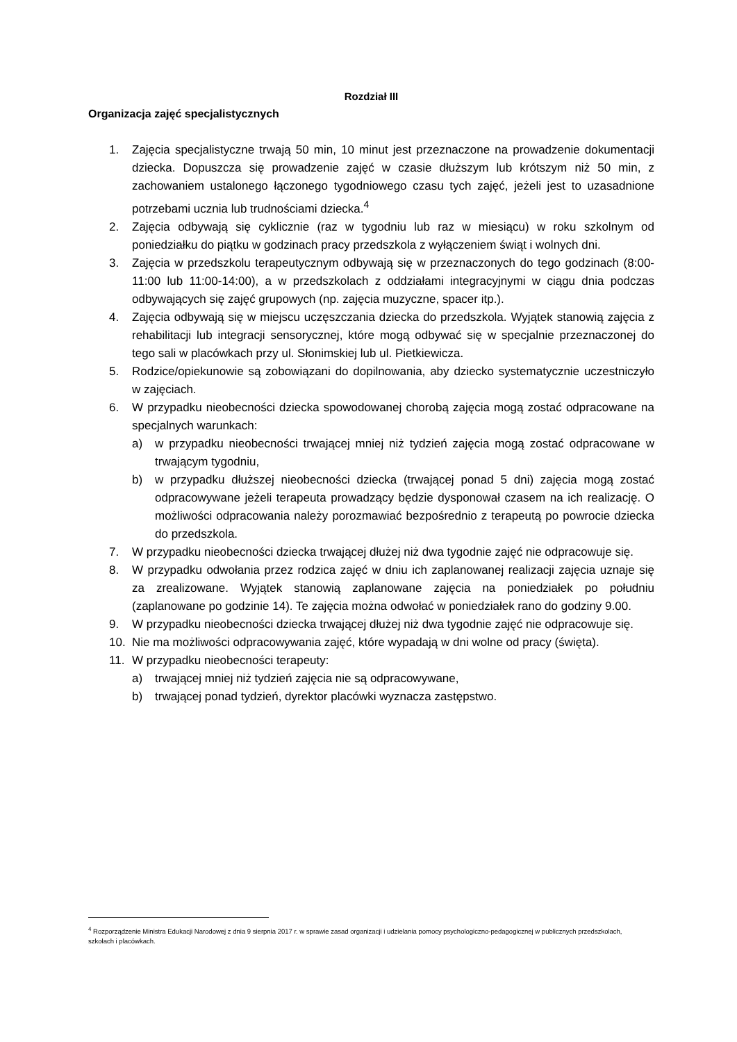Rozdział III
Organizacja zajęć specjalistycznych
1. Zajęcia specjalistyczne trwają 50 min, 10 minut jest przeznaczone na prowadzenie dokumentacji dziecka. Dopuszcza się prowadzenie zajęć w czasie dłuższym lub krótszym niż 50 min, z zachowaniem ustalonego łączonego tygodniowego czasu tych zajęć, jeżeli jest to uzasadnione potrzebami ucznia lub trudnościami dziecka.<sup>4</sup>
2. Zajęcia odbywają się cyklicznie (raz w tygodniu lub raz w miesiącu) w roku szkolnym od poniedziałku do piątku w godzinach pracy przedszkola z wyłączeniem świąt i wolnych dni.
3. Zajęcia w przedszkolu terapeutycznym odbywają się w przeznaczonych do tego godzinach (8:00-11:00 lub 11:00-14:00), a w przedszkolach z oddziałami integracyjnymi w ciągu dnia podczas odbywających się zajęć grupowych (np. zajęcia muzyczne, spacer itp.).
4. Zajęcia odbywają się w miejscu uczęszczania dziecka do przedszkola. Wyjątek stanowią zajęcia z rehabilitacji lub integracji sensorycznej, które mogą odbywać się w specjalnie przeznaczonej do tego sali w placówkach przy ul. Słonimskiej lub ul. Pietkiewicza.
5. Rodzice/opiekunowie są zobowiązani do dopilnowania, aby dziecko systematycznie uczestniczyło w zajęciach.
6. W przypadku nieobecności dziecka spowodowanej chorobą zajęcia mogą zostać odpracowane na specjalnych warunkach:
a) w przypadku nieobecności trwającej mniej niż tydzień zajęcia mogą zostać odpracowane w trwającym tygodniu,
b) w przypadku dłuższej nieobecności dziecka (trwającej ponad 5 dni) zajęcia mogą zostać odpracowywane jeżeli terapeuta prowadzący będzie dysponował czasem na ich realizację. O możliwości odpracowania należy porozmawiać bezpośrednio z terapeutą po powrocie dziecka do przedszkola.
7. W przypadku nieobecności dziecka trwającej dłużej niż dwa tygodnie zajęć nie odpracowuje się.
8. W przypadku odwołania przez rodzica zajęć w dniu ich zaplanowanej realizacji zajęcia uznaje się za zrealizowane. Wyjątek stanowią zaplanowane zajęcia na poniedziałek po południu (zaplanowane po godzinie 14). Te zajęcia można odwołać w poniedziałek rano do godziny 9.00.
9. W przypadku nieobecności dziecka trwającej dłużej niż dwa tygodnie zajęć nie odpracowuje się.
10. Nie ma możliwości odpracowywania zajęć, które wypadają w dni wolne od pracy (święta).
11. W przypadku nieobecności terapeuty:
a) trwającej mniej niż tydzień zajęcia nie są odpracowywane,
b) trwającej ponad tydzień, dyrektor placówki wyznacza zastępstwo.
<sup>4</sup> Rozporządzenie Ministra Edukacji Narodowej z dnia 9 sierpnia 2017 r. w sprawie zasad organizacji i udzielania pomocy psychologiczno-pedagogicznej w publicznych przedszkolach, szkołach i placówkach.